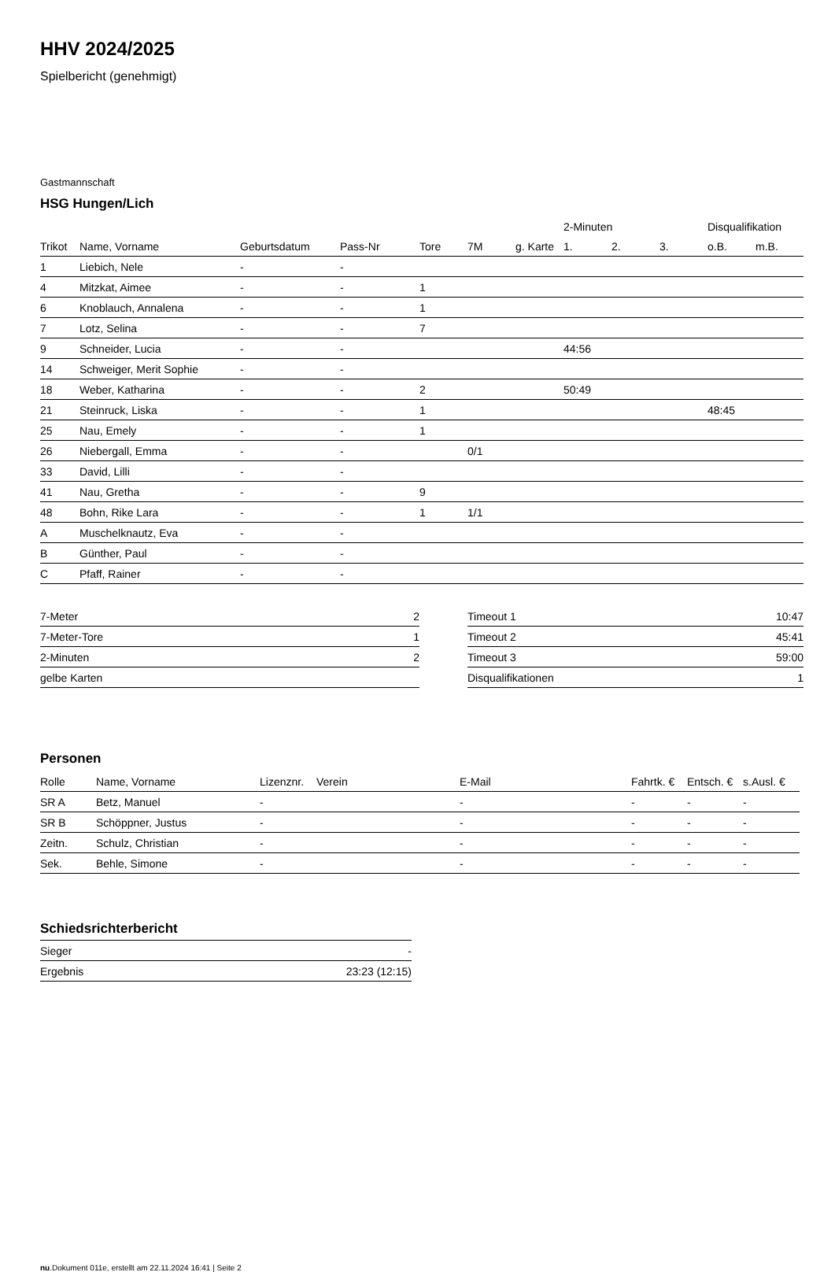HHV 2024/2025
Spielbericht (genehmigt)
Gastmannschaft
HSG Hungen/Lich
| | | | | | | | 2-Minuten | | | Disqualifikation | |
| Trikot | Name, Vorname | Geburtsdatum | Pass-Nr | Tore | 7M | g. Karte | 1. | 2. | 3. | o.B. | m.B. |
| 1 | Liebich, Nele | - | - | | | | | | | | |
| 4 | Mitzkat, Aimee | - | - | 1 | | | | | | | |
| 6 | Knoblauch, Annalena | - | - | 1 | | | | | | | |
| 7 | Lotz, Selina | - | - | 7 | | | | | | | |
| 9 | Schneider, Lucia | - | - | | | | 44:56 | | | | |
| 14 | Schweiger, Merit Sophie | - | - | | | | | | | | |
| 18 | Weber, Katharina | - | - | 2 | | | 50:49 | | | | |
| 21 | Steinruck, Liska | - | - | 1 | | | | | | 48:45 | |
| 25 | Nau, Emely | - | - | 1 | | | | | | | |
| 26 | Niebergall, Emma | - | - | | 0/1 | | | | | | |
| 33 | David, Lilli | - | - | | | | | | | | |
| 41 | Nau, Gretha | - | - | 9 | | | | | | | |
| 48 | Bohn, Rike Lara | - | - | 1 | 1/1 | | | | | | |
| A | Muschelknautz, Eva | - | - | | | | | | | | |
| B | Günther, Paul | - | - | | | | | | | | |
| C | Pfaff, Rainer | - | - | | | | | | | | |
| 7-Meter | 2 |
| 7-Meter-Tore | 1 |
| 2-Minuten | 2 |
| gelbe Karten | |
| Timeout 1 | 10:47 |
| Timeout 2 | 45:41 |
| Timeout 3 | 59:00 |
| Disqualifikationen | 1 |
Personen
| Rolle | Name, Vorname | Lizenznr. | Verein | E-Mail | Fahrtk. € | Entsch. € | s.Ausl. € |
| --- | --- | --- | --- | --- | --- | --- | --- |
| SR A | Betz, Manuel | - | | - | - | - | - |
| SR B | Schöppner, Justus | - | | - | - | - | - |
| Zeitn. | Schulz, Christian | - | | - | - | - | - |
| Sek. | Behle, Simone | - | | - | - | - | - |
Schiedsrichterbericht
| Sieger | - |
| Ergebnis | 23:23 (12:15) |
nu.Dokument 011e, erstellt am 22.11.2024 16:41 | Seite 2